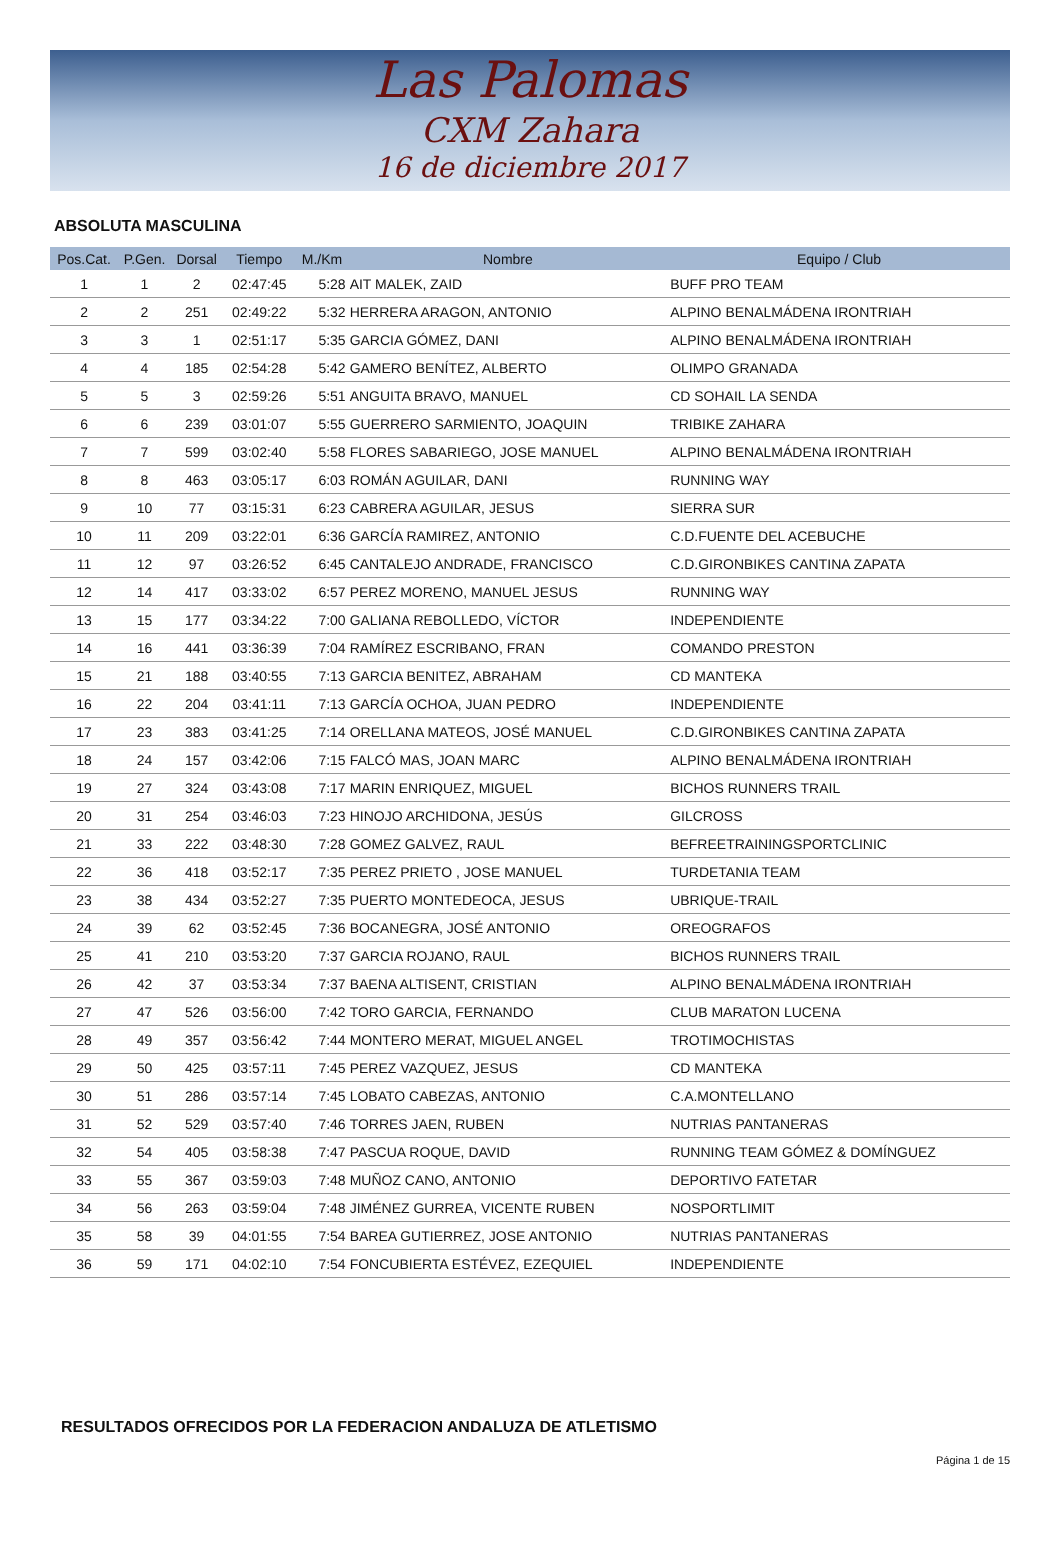Las Palomas
CXM Zahara
16 de diciembre 2017
ABSOLUTA MASCULINA
| Pos.Cat. | P.Gen. | Dorsal | Tiempo | M./Km | Nombre | Equipo / Club |
| --- | --- | --- | --- | --- | --- | --- |
| 1 | 1 | 2 | 02:47:45 | 5:28 | AIT MALEK, ZAID | BUFF PRO TEAM |
| 2 | 2 | 251 | 02:49:22 | 5:32 | HERRERA ARAGON, ANTONIO | ALPINO BENALMÁDENA IRONTRIAH |
| 3 | 3 | 1 | 02:51:17 | 5:35 | GARCIA GÓMEZ, DANI | ALPINO BENALMÁDENA IRONTRIAH |
| 4 | 4 | 185 | 02:54:28 | 5:42 | GAMERO BENÍTEZ, ALBERTO | OLIMPO GRANADA |
| 5 | 5 | 3 | 02:59:26 | 5:51 | ANGUITA BRAVO, MANUEL | CD SOHAIL LA SENDA |
| 6 | 6 | 239 | 03:01:07 | 5:55 | GUERRERO SARMIENTO, JOAQUIN | TRIBIKE ZAHARA |
| 7 | 7 | 599 | 03:02:40 | 5:58 | FLORES SABARIEGO, JOSE MANUEL | ALPINO BENALMÁDENA IRONTRIAH |
| 8 | 8 | 463 | 03:05:17 | 6:03 | ROMÁN AGUILAR, DANI | RUNNING WAY |
| 9 | 10 | 77 | 03:15:31 | 6:23 | CABRERA AGUILAR, JESUS | SIERRA SUR |
| 10 | 11 | 209 | 03:22:01 | 6:36 | GARCÍA RAMIREZ, ANTONIO | C.D.FUENTE DEL ACEBUCHE |
| 11 | 12 | 97 | 03:26:52 | 6:45 | CANTALEJO ANDRADE, FRANCISCO | C.D.GIRONBIKES CANTINA ZAPATA |
| 12 | 14 | 417 | 03:33:02 | 6:57 | PEREZ MORENO, MANUEL JESUS | RUNNING WAY |
| 13 | 15 | 177 | 03:34:22 | 7:00 | GALIANA REBOLLEDO, VÍCTOR | INDEPENDIENTE |
| 14 | 16 | 441 | 03:36:39 | 7:04 | RAMÍREZ ESCRIBANO, FRAN | COMANDO PRESTON |
| 15 | 21 | 188 | 03:40:55 | 7:13 | GARCIA BENITEZ, ABRAHAM | CD MANTEKA |
| 16 | 22 | 204 | 03:41:11 | 7:13 | GARCÍA OCHOA, JUAN PEDRO | INDEPENDIENTE |
| 17 | 23 | 383 | 03:41:25 | 7:14 | ORELLANA MATEOS, JOSÉ MANUEL | C.D.GIRONBIKES CANTINA ZAPATA |
| 18 | 24 | 157 | 03:42:06 | 7:15 | FALCÓ MAS, JOAN MARC | ALPINO BENALMÁDENA IRONTRIAH |
| 19 | 27 | 324 | 03:43:08 | 7:17 | MARIN ENRIQUEZ, MIGUEL | BICHOS RUNNERS TRAIL |
| 20 | 31 | 254 | 03:46:03 | 7:23 | HINOJO ARCHIDONA, JESÚS | GILCROSS |
| 21 | 33 | 222 | 03:48:30 | 7:28 | GOMEZ GALVEZ, RAUL | BEFREETRAININGSPORTCLINIC |
| 22 | 36 | 418 | 03:52:17 | 7:35 | PEREZ PRIETO , JOSE MANUEL | TURDETANIA TEAM |
| 23 | 38 | 434 | 03:52:27 | 7:35 | PUERTO MONTEDEOCA, JESUS | UBRIQUE-TRAIL |
| 24 | 39 | 62 | 03:52:45 | 7:36 | BOCANEGRA, JOSÉ ANTONIO | OREOGRAFOS |
| 25 | 41 | 210 | 03:53:20 | 7:37 | GARCIA ROJANO, RAUL | BICHOS RUNNERS TRAIL |
| 26 | 42 | 37 | 03:53:34 | 7:37 | BAENA ALTISENT, CRISTIAN | ALPINO BENALMÁDENA IRONTRIAH |
| 27 | 47 | 526 | 03:56:00 | 7:42 | TORO GARCIA, FERNANDO | CLUB MARATON LUCENA |
| 28 | 49 | 357 | 03:56:42 | 7:44 | MONTERO MERAT, MIGUEL ANGEL | TROTIMOCHISTAS |
| 29 | 50 | 425 | 03:57:11 | 7:45 | PEREZ VAZQUEZ, JESUS | CD MANTEKA |
| 30 | 51 | 286 | 03:57:14 | 7:45 | LOBATO CABEZAS, ANTONIO | C.A.MONTELLANO |
| 31 | 52 | 529 | 03:57:40 | 7:46 | TORRES JAEN, RUBEN | NUTRIAS PANTANERAS |
| 32 | 54 | 405 | 03:58:38 | 7:47 | PASCUA ROQUE, DAVID | RUNNING TEAM GÓMEZ & DOMÍNGUEZ |
| 33 | 55 | 367 | 03:59:03 | 7:48 | MUÑOZ CANO, ANTONIO | DEPORTIVO FATETAR |
| 34 | 56 | 263 | 03:59:04 | 7:48 | JIMÉNEZ GURREA, VICENTE RUBEN | NOSPORTLIMIT |
| 35 | 58 | 39 | 04:01:55 | 7:54 | BAREA GUTIERREZ, JOSE ANTONIO | NUTRIAS PANTANERAS |
| 36 | 59 | 171 | 04:02:10 | 7:54 | FONCUBIERTA ESTÉVEZ, EZEQUIEL | INDEPENDIENTE |
RESULTADOS OFRECIDOS POR LA FEDERACION ANDALUZA DE ATLETISMO
Página 1 de 15